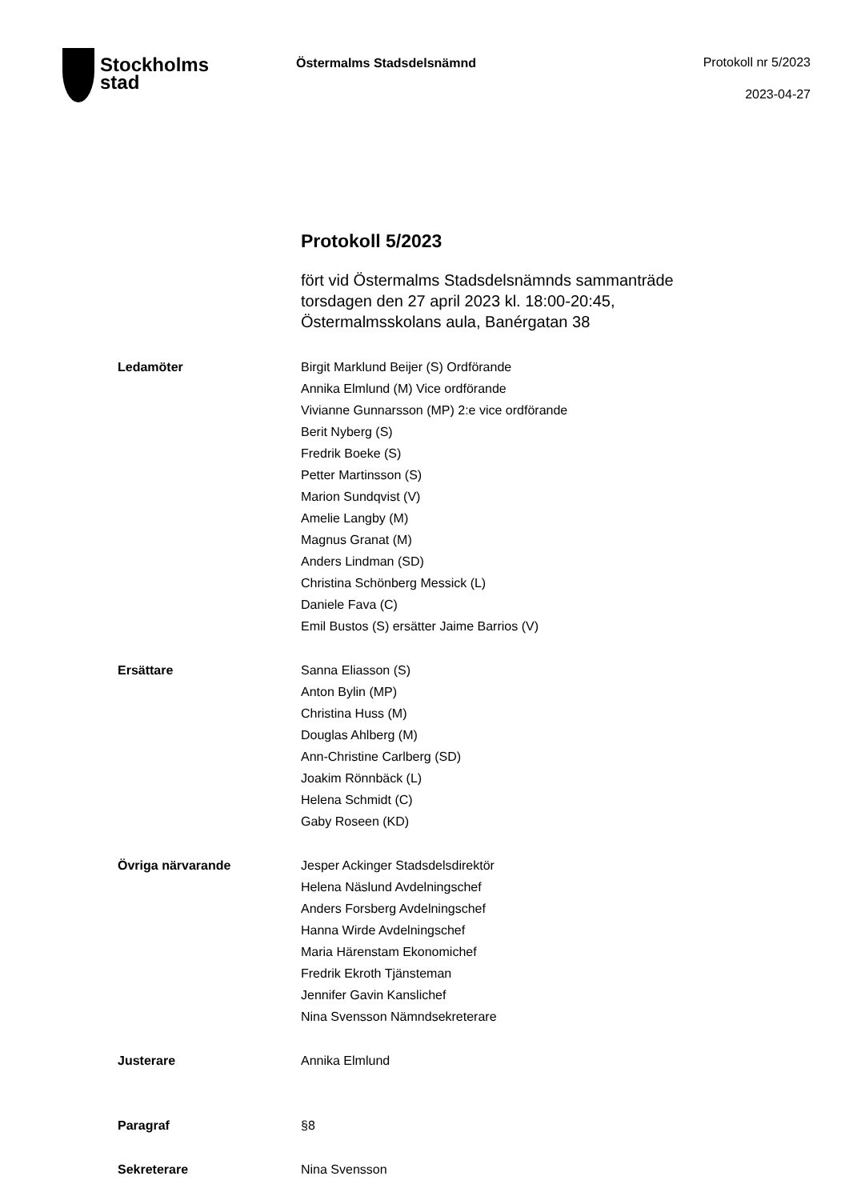Stockholms
stad
Östermalms Stadsdelsnämnd
Protokoll nr 5/2023
2023-04-27
Protokoll 5/2023
fört vid Östermalms Stadsdelsnämnds sammanträde
torsdagen den 27 april 2023 kl. 18:00-20:45,
Östermalmsskolans aula, Banérgatan 38
Ledamöter Birgit Marklund Beijer (S) Ordförande
Annika Elmlund (M) Vice ordförande
Vivianne Gunnarsson (MP) 2:e vice ordförande
Berit Nyberg (S)
Fredrik Boeke (S)
Petter Martinsson (S)
Marion Sundqvist (V)
Amelie Langby (M)
Magnus Granat (M)
Anders Lindman (SD)
Christina Schönberg Messick (L)
Daniele Fava (C)
Emil Bustos (S) ersätter Jaime Barrios (V)
Ersättare Sanna Eliasson (S)
Anton Bylin (MP)
Christina Huss (M)
Douglas Ahlberg (M)
Ann-Christine Carlberg (SD)
Joakim Rönnbäck (L)
Helena Schmidt (C)
Gaby Roseen (KD)
Övriga närvarande Jesper Ackinger Stadsdelsdirektör
Helena Näslund Avdelningschef
Anders Forsberg Avdelningschef
Hanna Wirde Avdelningschef
Maria Härenstam Ekonomichef
Fredrik Ekroth Tjänsteman
Jennifer Gavin Kanslichef
Nina Svensson Nämndsekreterare
Justerare Annika Elmlund
Paragraf §8
Sekreterare Nina Svensson